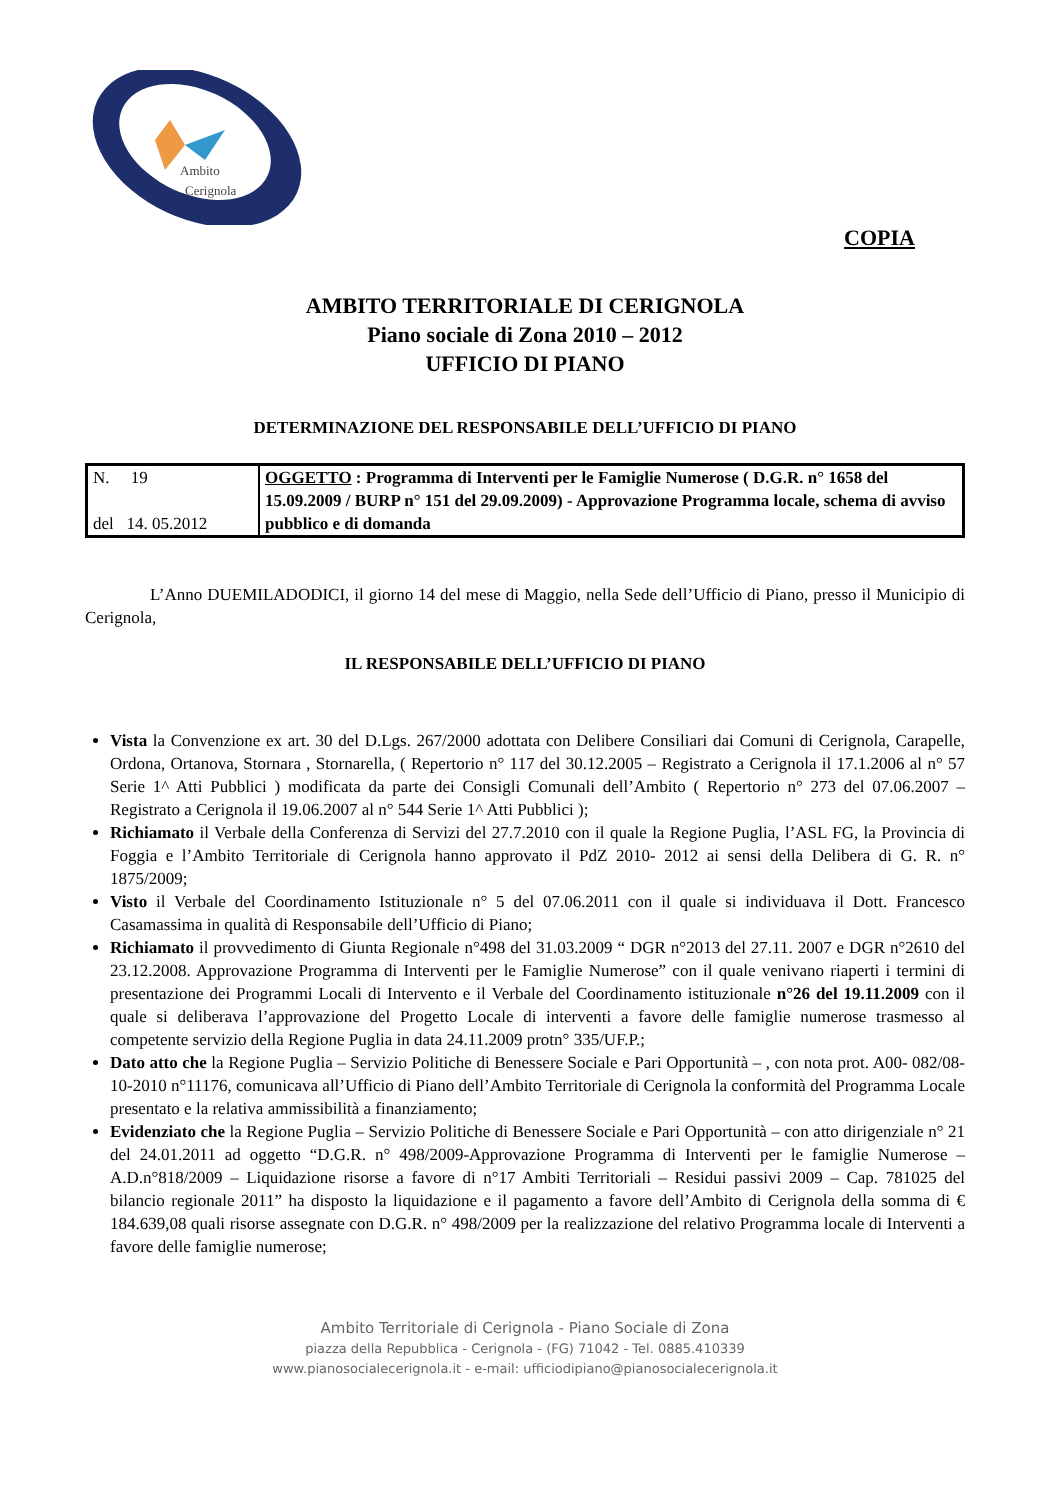Ambito
Cerignola
COPIA
AMBITO TERRITORIALE DI CERIGNOLA
Piano sociale di Zona 2010 – 2012
UFFICIO DI PIANO
DETERMINAZIONE DEL RESPONSABILE DELL’UFFICIO DI PIANO
| N. 19 del 14. 05.2012 | OGGETTO : Programma di Interventi per le Famiglie Numerose ( D.G.R. n° 1658 del 15.09.2009 / BURP n° 151 del 29.09.2009) - Approvazione Programma locale, schema di avviso pubblico e di domanda |
L’Anno DUEMILADODICI, il giorno 14 del mese di Maggio, nella Sede dell’Ufficio di Piano, presso il Municipio di Cerignola,
IL RESPONSABILE DELL’UFFICIO DI PIANO
Vista la Convenzione ex art. 30 del D.Lgs. 267/2000 adottata con Delibere Consiliari dai Comuni di Cerignola, Carapelle, Ordona, Ortanova, Stornara , Stornarella, ( Repertorio n° 117 del 30.12.2005 – Registrato a Cerignola il 17.1.2006 al n° 57 Serie 1^ Atti Pubblici ) modificata da parte dei Consigli Comunali dell’Ambito ( Repertorio n° 273 del 07.06.2007 – Registrato a Cerignola il 19.06.2007 al n° 544 Serie 1^ Atti Pubblici );
Richiamato il Verbale della Conferenza di Servizi del 27.7.2010 con il quale la Regione Puglia, l’ASL FG, la Provincia di Foggia e l’Ambito Territoriale di Cerignola hanno approvato il PdZ 2010- 2012 ai sensi della Delibera di G. R. n° 1875/2009;
Visto il Verbale del Coordinamento Istituzionale n° 5 del 07.06.2011 con il quale si individuava il Dott. Francesco Casamassima in qualità di Responsabile dell’Ufficio di Piano;
Richiamato il provvedimento di Giunta Regionale n°498 del 31.03.2009 “ DGR n°2013 del 27.11. 2007 e DGR n°2610 del 23.12.2008. Approvazione Programma di Interventi per le Famiglie Numerose” con il quale venivano riaperti i termini di presentazione dei Programmi Locali di Intervento e il Verbale del Coordinamento istituzionale n°26 del 19.11.2009 con il quale si deliberava l’approvazione del Progetto Locale di interventi a favore delle famiglie numerose trasmesso al competente servizio della Regione Puglia in data 24.11.2009 protn° 335/UF.P.;
Dato atto che la Regione Puglia – Servizio Politiche di Benessere Sociale e Pari Opportunità – , con nota prot. A00- 082/08-10-2010 n°11176, comunicava all’Ufficio di Piano dell’Ambito Territoriale di Cerignola la conformità del Programma Locale presentato e la relativa ammissibilità a finanziamento;
Evidenziato che la Regione Puglia – Servizio Politiche di Benessere Sociale e Pari Opportunità – con atto dirigenziale n° 21 del 24.01.2011 ad oggetto “D.G.R. n° 498/2009-Approvazione Programma di Interventi per le famiglie Numerose – A.D.n°818/2009 – Liquidazione risorse a favore di n°17 Ambiti Territoriali – Residui passivi 2009 – Cap. 781025 del bilancio regionale 2011” ha disposto la liquidazione e il pagamento a favore dell’Ambito di Cerignola della somma di € 184.639,08 quali risorse assegnate con D.G.R. n° 498/2009 per la realizzazione del relativo Programma locale di Interventi a favore delle famiglie numerose;
Ambito Territoriale di Cerignola - Piano Sociale di Zona
piazza della Repubblica - Cerignola - (FG) 71042 - Tel. 0885.410339
www.pianosocialecerignola.it - e-mail: ufficiodipiano@pianosocialecerignola.it